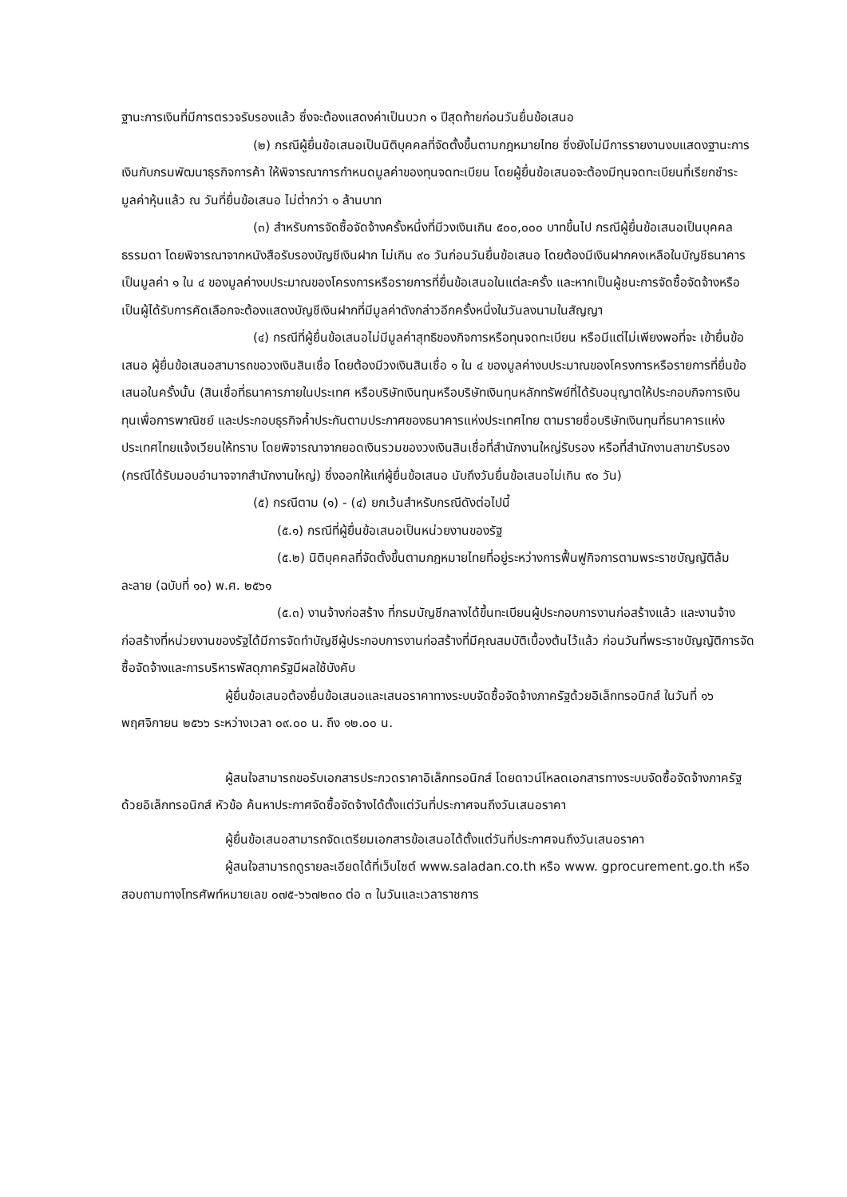ฐานะการเงินที่มีการตรวจรับรองแล้ว ซึ่งจะต้องแสดงค่าเป็นบวก ๑ ปีสุดท้ายก่อนวันยื่นข้อเสนอ
(๒) กรณีผู้ยื่นข้อเสนอเป็นนิติบุคคลที่จัดตั้งขึ้นตามกฎหมายไทย ซึ่งยังไม่มีการรายงานงบแสดงฐานะการเงินกับกรมพัฒนาธุรกิจการค้า ให้พิจารณาการกำหนดมูลค่าของทุนจดทะเบียน โดยผู้ยื่นข้อเสนอจะต้องมีทุนจดทะเบียนที่เรียกชำระมูลค่าหุ้นแล้ว ณ วันที่ยื่นข้อเสนอ ไม่ต่ำกว่า ๑ ล้านบาท
(๓) สำหรับการจัดซื้อจัดจ้างครั้งหนึ่งที่มีวงเงินเกิน ๕๐๐,๐๐๐ บาทขึ้นไป กรณีผู้ยื่นข้อเสนอเป็นบุคคลธรรมดา โดยพิจารณาจากหนังสือรับรองบัญชีเงินฝาก ไม่เกิน ๙๐ วันก่อนวันยื่นข้อเสนอ โดยต้องมีเงินฝากคงเหลือในบัญชีธนาคารเป็นมูลค่า ๑ ใน ๔ ของมูลค่างบประมาณของโครงการหรือรายการที่ยื่นข้อเสนอในแต่ละครั้ง และหากเป็นผู้ชนะการจัดซื้อจัดจ้างหรือเป็นผู้ได้รับการคัดเลือกจะต้องแสดงบัญชีเงินฝากที่มีมูลค่าดังกล่าวอีกครั้งหนึ่งในวันลงนามในสัญญา
(๔) กรณีที่ผู้ยื่นข้อเสนอไม่มีมูลค่าสุทธิของกิจการหรือทุนจดทะเบียน หรือมีแต่ไม่เพียงพอที่จะ เข้ายื่นข้อเสนอ ผู้ยื่นข้อเสนอสามารถขอวงเงินสินเชื่อ โดยต้องมีวงเงินสินเชื่อ ๑ ใน ๔ ของมูลค่างบประมาณของโครงการหรือรายการที่ยื่นข้อเสนอในครั้งนั้น (สินเชื่อที่ธนาคารภายในประเทศ หรือบริษัทเงินทุนหรือบริษัทเงินทุนหลักทรัพย์ที่ได้รับอนุญาตให้ประกอบกิจการเงินทุนเพื่อการพาณิชย์ และประกอบธุรกิจค้ำประกันตามประกาศของธนาคารแห่งประเทศไทย ตามรายชื่อบริษัทเงินทุนที่ธนาคารแห่งประเทศไทยแจ้งเวียนให้ทราบ โดยพิจารณาจากยอดเงินรวมของวงเงินสินเชื่อที่สำนักงานใหญ่รับรอง หรือที่สำนักงานสาขารับรอง (กรณีได้รับมอบอำนาจจากสำนักงานใหญ่) ซึ่งออกให้แก่ผู้ยื่นข้อเสนอ นับถึงวันยื่นข้อเสนอไม่เกิน ๙๐ วัน)
(๕) กรณีตาม (๑) - (๔) ยกเว้นสำหรับกรณีดังต่อไปนี้
(๕.๑) กรณีที่ผู้ยื่นข้อเสนอเป็นหน่วยงานของรัฐ
(๕.๒) นิติบุคคลที่จัดตั้งขึ้นตามกฎหมายไทยที่อยู่ระหว่างการฟื้นฟูกิจการตามพระราชบัญญัติล้มละลาย (ฉบับที่ ๑๐) พ.ศ. ๒๕๖๑
(๕.๓) งานจ้างก่อสร้าง ที่กรมบัญชีกลางได้ขึ้นทะเบียนผู้ประกอบการงานก่อสร้างแล้ว และงานจ้างก่อสร้างที่หน่วยงานของรัฐได้มีการจัดทำบัญชีผู้ประกอบการงานก่อสร้างที่มีคุณสมบัติเบื้องต้นไว้แล้ว ก่อนวันที่พระราชบัญญัติการจัดซื้อจัดจ้างและการบริหารพัสดุภาครัฐมีผลใช้บังคับ
ผู้ยื่นข้อเสนอต้องยื่นข้อเสนอและเสนอราคาทางระบบจัดซื้อจัดจ้างภาครัฐด้วยอิเล็กทรอนิกส์ ในวันที่ ๑๖ พฤศจิกายน ๒๕๖๖ ระหว่างเวลา ๐๙.๐๐ น. ถึง ๑๒.๐๐ น.
ผู้สนใจสามารถขอรับเอกสารประกวดราคาอิเล็กทรอนิกส์ โดยดาวน์โหลดเอกสารทางระบบจัดซื้อจัดจ้างภาครัฐด้วยอิเล็กทรอนิกส์ หัวข้อ ค้นหาประกาศจัดซื้อจัดจ้างได้ตั้งแต่วันที่ประกาศจนถึงวันเสนอราคา
ผู้ยื่นข้อเสนอสามารถจัดเตรียมเอกสารข้อเสนอได้ตั้งแต่วันที่ประกาศจนถึงวันเสนอราคา
ผู้สนใจสามารถดูรายละเอียดได้ที่เว็บไซต์ www.saladan.co.th หรือ www. gprocurement.go.th หรือสอบถามทางโทรศัพท์หมายเลข ๐๗๕-๖๖๗๒๓๐ ต่อ ๓ ในวันและเวลาราชการ